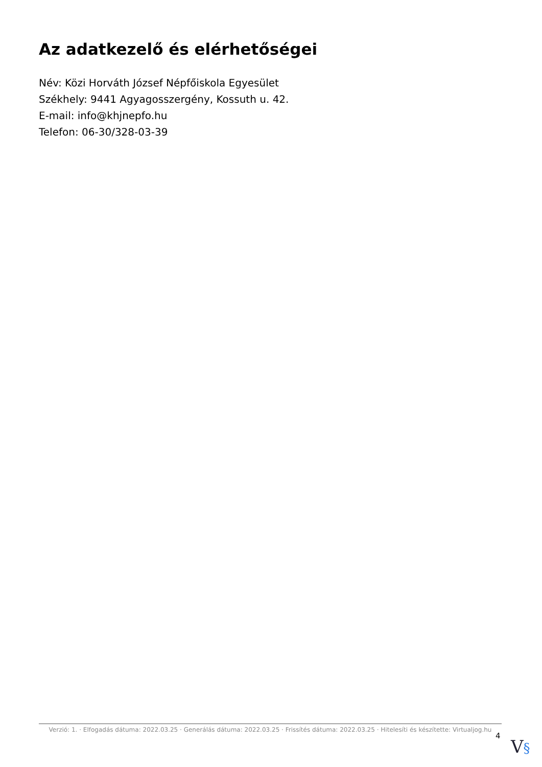Az adatkezelő és elérhetőségei
Név: Közi Horváth József Népfőiskola Egyesület
Székhely: 9441 Agyagosszergény, Kossuth u. 42.
E-mail: info@khjnepfo.hu
Telefon: 06-30/328-03-39
Verzió: 1. · Elfogadás dátuma: 2022.03.25 · Generálás dátuma: 2022.03.25 · Frissítés dátuma: 2022.03.25 · Hitelesíti és készítette: Virtualjog.hu
4
V§